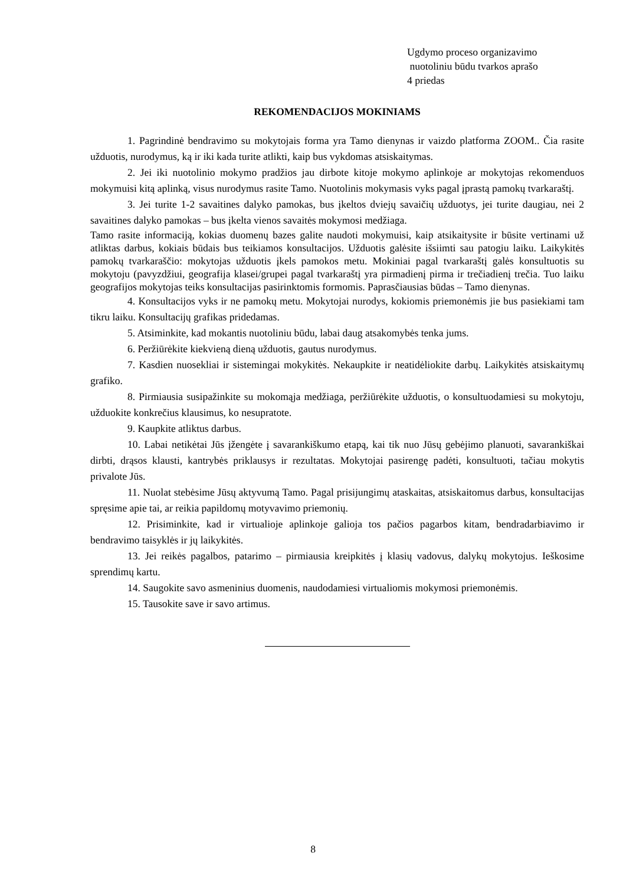Ugdymo proceso organizavimo
nuotoliniu būdu tvarkos aprašo
4 priedas
REKOMENDACIJOS MOKINIAMS
1. Pagrindinė bendravimo su mokytojais forma yra Tamo dienynas ir vaizdo platforma ZOOM.. Čia rasite užduotis, nurodymus, ką ir iki kada turite atlikti, kaip bus vykdomas atsiskaitymas.
2. Jei iki nuotolinio mokymo pradžios jau dirbote kitoje mokymo aplinkoje ar mokytojas rekomenduos mokymuisi kitą aplinką, visus nurodymus rasite Tamo. Nuotolinis mokymasis vyks pagal įprastą pamokų tvarkaraštį.
3. Jei turite 1-2 savaitines dalyko pamokas, bus įkeltos dviejų savaičių užduotys, jei turite daugiau, nei 2 savaitines dalyko pamokas – bus įkelta vienos savaitės mokymosi medžiaga.
Tamo rasite informaciją, kokias duomenų bazes galite naudoti mokymuisi, kaip atsikaitysite ir būsite vertinami už atliktas darbus, kokiais būdais bus teikiamos konsultacijos. Užduotis galėsite išsiimti sau patogiu laiku. Laikykitės pamokų tvarkaraščio: mokytojas užduotis įkels pamokos metu. Mokiniai pagal tvarkaraštį galės konsultuotis su mokytoju (pavyzdžiui, geografija klasei/grupei pagal tvarkaraštį yra pirmadienį pirma ir trečiadienį trečia. Tuo laiku geografijos mokytojas teiks konsultacijas pasirinktomis formomis. Paprasčiausias būdas – Tamo dienynas.
4. Konsultacijos vyks ir ne pamokų metu. Mokytojai nurodys, kokiomis priemonėmis jie bus pasiekiami tam tikru laiku. Konsultacijų grafikas pridedamas.
5. Atsiminkite, kad mokantis nuotoliniu būdu, labai daug atsakomybės tenka jums.
6. Peržiūrėkite kiekvieną dieną užduotis, gautus nurodymus.
7. Kasdien nuosekliai ir sistemingai mokykitės. Nekaupkite ir neatidėliokite darbų. Laikykitės atsiskaitymų grafiko.
8. Pirmiausia susipažinkite su mokomąja medžiaga, peržiūrėkite užduotis, o konsultuodamiesi su mokytoju, užduokite konkrečius klausimus, ko nesupratote.
9. Kaupkite atliktus darbus.
10. Labai netikėtai Jūs įžengėte į savarankiškumo etapą, kai tik nuo Jūsų gebėjimo planuoti, savarankiškai dirbti, drąsos klausti, kantrybės priklausys ir rezultatas. Mokytojai pasirengę padėti, konsultuoti, tačiau mokytis privalote Jūs.
11. Nuolat stebėsime Jūsų aktyvumą Tamo. Pagal prisijungimų ataskaitas, atsiskaitomus darbus, konsultacijas spręsime apie tai, ar reikia papildomų motyvavimo priemonių.
12. Prisiminkite, kad ir virtualioje aplinkoje galioja tos pačios pagarbos kitam, bendradarbiavimo ir bendravimo taisyklės ir jų laikykitės.
13. Jei reikės pagalbos, patarimo – pirmiausia kreipkitės į klasių vadovus, dalykų mokytojus. Ieškosime sprendimų kartu.
14. Saugokite savo asmeninius duomenis, naudodamiesi virtualiomis mokymosi priemonėmis.
15. Tausokite save ir savo artimus.
8